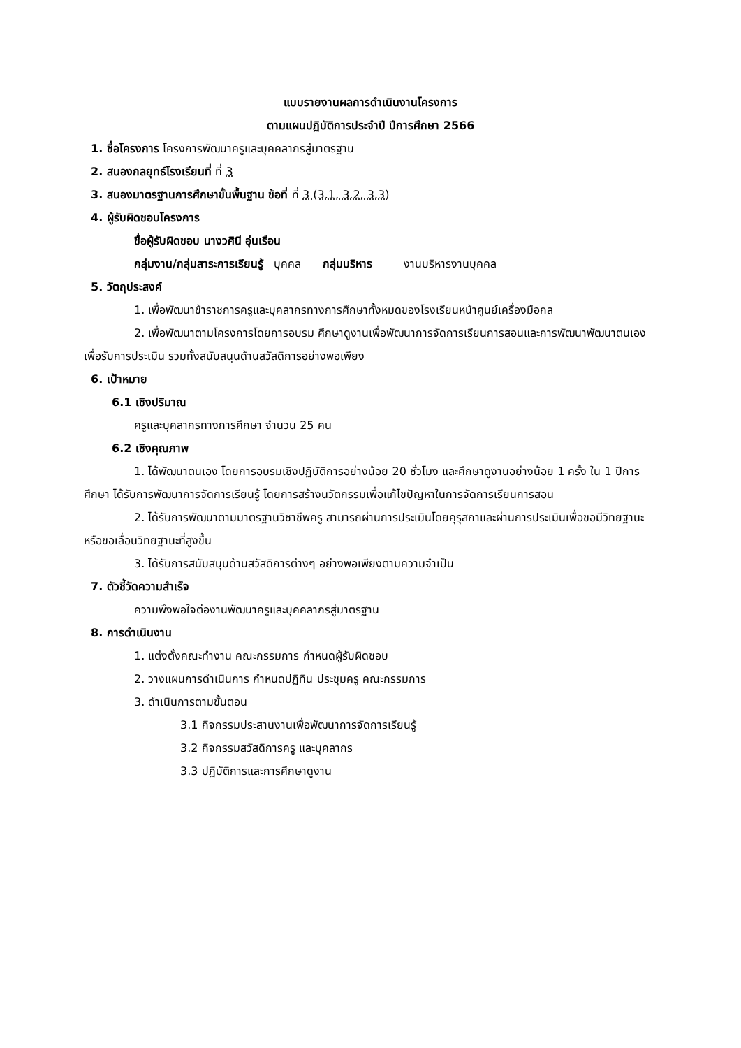แบบรายงานผลการดำเนินงานโครงการ
ตามแผนปฏิบัติการประจำปี ปีการศึกษา 2566
1. ชื่อโครงการ โครงการพัฒนาครูและบุคคลากรสู่มาตรฐาน
2. สนองกลยุทธ์โรงเรียนที่ ที่ 3
3. สนองมาตรฐานการศึกษาขั้นพื้นฐาน ข้อที่ ที่ 3 (3.1, 3.2, 3.3)
4. ผู้รับผิดชอบโครงการ
ชื่อผู้รับผิดชอบ นางวศินี อุ่นเรือน
กลุ่มงาน/กลุ่มสาระการเรียนรู้ บุคคล กลุ่มบริหาร งานบริหารงานบุคคล
5. วัตถุประสงค์
1. เพื่อพัฒนาข้าราชการครูและบุคลากรทางการศึกษาทั้งหมดของโรงเรียนหน้าศูนย์เครื่องมือกล
2. เพื่อพัฒนาตามโครงการโดยการอบรม ศึกษาดูงานเพื่อพัฒนาการจัดการเรียนการสอนและการพัฒนาพัฒนาตนเอง เพื่อรับการประเมิน รวมทั้งสนับสนุนด้านสวัสดิการอย่างพอเพียง
6. เป้าหมาย
6.1 เชิงปริมาณ
ครูและบุคลากรทางการศึกษา จำนวน 25 คน
6.2 เชิงคุณภาพ
1. ได้พัฒนาตนเอง โดยการอบรมเชิงปฏิบัติการอย่างน้อย 20 ชั่วโมง และศึกษาดูงานอย่างน้อย 1 ครั้ง ใน 1 ปีการศึกษา ได้รับการพัฒนาการจัดการเรียนรู้ โดยการสร้างนวัตกรรมเพื่อแก้ไขปัญหาในการจัดการเรียนการสอน
2. ได้รับการพัฒนาตามมาตรฐานวิชาชีพครู สามารถผ่านการประเมินโดยคุรุสภาและผ่านการประเมินเพื่อขอมีวิทยฐานะ หรือขอเลื่อนวิทยฐานะที่สูงขึ้น
3. ได้รับการสนับสนุนด้านสวัสดิการต่างๆ อย่างพอเพียงตามความจำเป็น
7. ตัวชี้วัดความสำเร็จ
ความพึงพอใจต่องานพัฒนาครูและบุคคลากรสู่มาตรฐาน
8. การดำเนินงาน
1. แต่งตั้งคณะทำงาน คณะกรรมการ กำหนดผู้รับผิดชอบ
2. วางแผนการดำเนินการ กำหนดปฏิทิน ประชุมครู คณะกรรมการ
3. ดำเนินการตามขั้นตอน
3.1 กิจกรรมประสานงานเพื่อพัฒนาการจัดการเรียนรู้
3.2 กิจกรรมสวัสดิการครู และบุคลากร
3.3 ปฏิบัติการและการศึกษาดูงาน